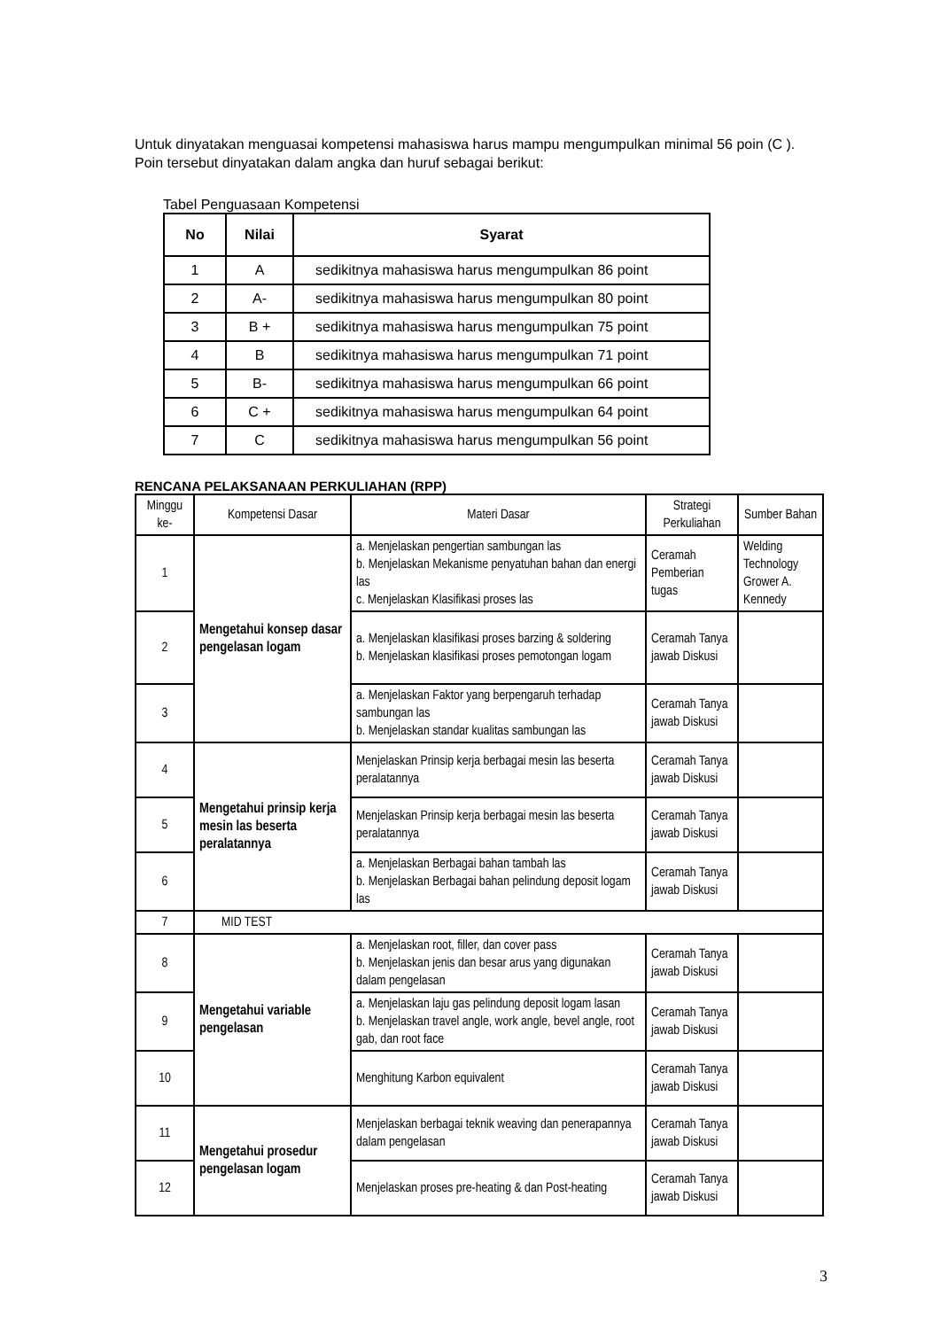Untuk dinyatakan menguasai kompetensi mahasiswa harus mampu mengumpulkan minimal 56 poin (C ). Poin tersebut dinyatakan dalam angka dan huruf sebagai berikut:
Tabel Penguasaan Kompetensi
| No | Nilai | Syarat |
| --- | --- | --- |
| 1 | A | sedikitnya mahasiswa harus mengumpulkan 86 point |
| 2 | A- | sedikitnya mahasiswa harus mengumpulkan 80 point |
| 3 | B + | sedikitnya mahasiswa harus mengumpulkan 75 point |
| 4 | B | sedikitnya mahasiswa harus mengumpulkan 71 point |
| 5 | B- | sedikitnya mahasiswa harus mengumpulkan 66 point |
| 6 | C + | sedikitnya mahasiswa harus mengumpulkan 64 point |
| 7 | C | sedikitnya mahasiswa harus mengumpulkan 56 point |
RENCANA PELAKSANAAN PERKULIAHAN (RPP)
| Minggu ke- | Kompetensi Dasar | Materi Dasar | Strategi Perkuliahan | Sumber Bahan |
| --- | --- | --- | --- | --- |
| 1 | Mengetahui konsep dasar pengelasan logam | a. Menjelaskan pengertian sambungan las b. Menjelaskan Mekanisme penyatuhan bahan dan energi las c. Menjelaskan Klasifikasi proses las | Ceramah Pemberian tugas | Welding Technology Grower A. Kennedy |
| 2 | | a. Menjelaskan klasifikasi proses barzing & soldering b. Menjelaskan klasifikasi proses pemotongan logam | Ceramah Tanya jawab Diskusi | |
| 3 | | a. Menjelaskan Faktor yang berpengaruh terhadap sambungan las b. Menjelaskan standar kualitas sambungan las | Ceramah Tanya jawab Diskusi | |
| 4 | Mengetahui prinsip kerja mesin las beserta peralatannya | Menjelaskan Prinsip kerja berbagai mesin las beserta peralatannya | Ceramah Tanya jawab Diskusi | |
| 5 | | Menjelaskan Prinsip kerja berbagai mesin las beserta peralatannya | Ceramah Tanya jawab Diskusi | |
| 6 | | a. Menjelaskan Berbagai bahan tambah las b. Menjelaskan Berbagai bahan pelindung deposit logam las | Ceramah Tanya jawab Diskusi | |
| 7 | MID TEST | | | |
| 8 | Mengetahui variable pengelasan | a. Menjelaskan root, filler, dan cover pass b. Menjelaskan jenis dan besar arus yang digunakan dalam pengelasan | Ceramah Tanya jawab Diskusi | |
| 9 | | a. Menjelaskan laju gas pelindung deposit logam lasan b. Menjelaskan travel angle, work angle, bevel angle, root gab, dan root face | Ceramah Tanya jawab Diskusi | |
| 10 | | Menghitung Karbon equivalent | Ceramah Tanya jawab Diskusi | |
| 11 | Mengetahui prosedur pengelasan logam | Menjelaskan berbagai teknik weaving dan penerapannya dalam pengelasan | Ceramah Tanya jawab Diskusi | |
| 12 | | Menjelaskan proses pre-heating & dan Post-heating | Ceramah Tanya jawab Diskusi | |
3